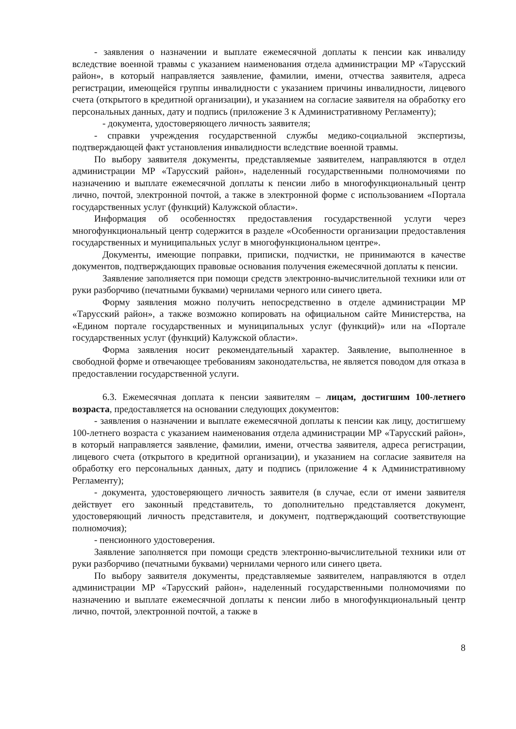- заявления о назначении и выплате ежемесячной доплаты к пенсии как инвалиду вследствие военной травмы с указанием наименования отдела администрации МР «Тарусский район», в который направляется заявление, фамилии, имени, отчества заявителя, адреса регистрации, имеющейся группы инвалидности с указанием причины инвалидности, лицевого счета (открытого в кредитной организации), и указанием на согласие заявителя на обработку его персональных данных, дату и подпись (приложение 3 к Административному Регламенту);
- документа, удостоверяющего личность заявителя;
- справки учреждения государственной службы медико-социальной экспертизы, подтверждающей факт установления инвалидности вследствие военной травмы.
По выбору заявителя документы, представляемые заявителем, направляются в отдел администрации МР «Тарусский район», наделенный государственными полномочиями по назначению и выплате ежемесячной доплаты к пенсии либо в многофункциональный центр лично, почтой, электронной почтой, а также в электронной форме с использованием «Портала государственных услуг (функций) Калужской области».
Информация об особенностях предоставления государственной услуги через многофункциональный центр содержится в разделе «Особенности организации предоставления государственных и муниципальных услуг в многофункциональном центре».
Документы, имеющие поправки, приписки, подчистки, не принимаются в качестве документов, подтверждающих правовые основания получения ежемесячной доплаты к пенсии.
Заявление заполняется при помощи средств электронно-вычислительной техники или от руки разборчиво (печатными буквами) чернилами черного или синего цвета.
Форму заявления можно получить непосредственно в отделе администрации МР «Тарусский район», а также возможно копировать на официальном сайте Министерства, на «Едином портале государственных и муниципальных услуг (функций)» или на «Портале государственных услуг (функций) Калужской области».
Форма заявления носит рекомендательный характер. Заявление, выполненное в свободной форме и отвечающее требованиям законодательства, не является поводом для отказа в предоставлении государственной услуги.
6.3. Ежемесячная доплата к пенсии заявителям – лицам, достигшим 100-летнего возраста, предоставляется на основании следующих документов:
- заявления о назначении и выплате ежемесячной доплаты к пенсии как лицу, достигшему 100-летнего возраста с указанием наименования отдела администрации МР «Тарусский район», в который направляется заявление, фамилии, имени, отчества заявителя, адреса регистрации, лицевого счета (открытого в кредитной организации), и указанием на согласие заявителя на обработку его персональных данных, дату и подпись (приложение 4 к Административному Регламенту);
- документа, удостоверяющего личность заявителя (в случае, если от имени заявителя действует его законный представитель, то дополнительно представляется документ, удостоверяющий личность представителя, и документ, подтверждающий соответствующие полномочия);
- пенсионного удостоверения.
Заявление заполняется при помощи средств электронно-вычислительной техники или от руки разборчиво (печатными буквами) чернилами черного или синего цвета.
По выбору заявителя документы, представляемые заявителем, направляются в отдел администрации МР «Тарусский район», наделенный государственными полномочиями по назначению и выплате ежемесячной доплаты к пенсии либо в многофункциональный центр лично, почтой, электронной почтой, а также в
8